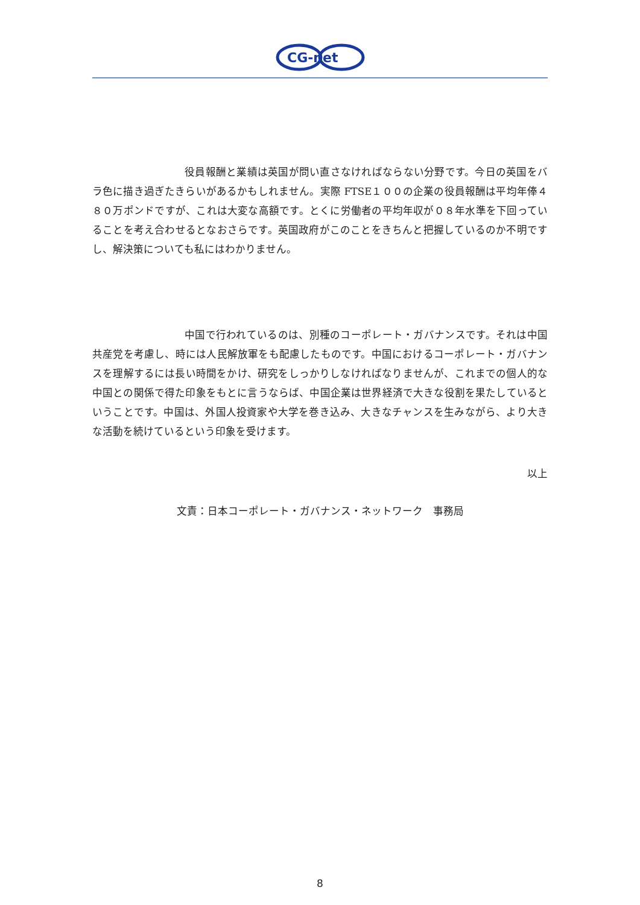CG-net
役員報酬と業績は英国が問い直さなければならない分野です。今日の英国をバラ色に描き過ぎたきらいがあるかもしれません。実際 FTSE１００の企業の役員報酬は平均年俸４８０万ポンドですが、これは大変な高額です。とくに労働者の平均年収が０８年水準を下回っていることを考え合わせるとなおさらです。英国政府がこのことをきちんと把握しているのか不明ですし、解決策についても私にはわかりません。
中国で行われているのは、別種のコーポレート・ガバナンスです。それは中国共産党を考慮し、時には人民解放軍をも配慮したものです。中国におけるコーポレート・ガバナンスを理解するには長い時間をかけ、研究をしっかりしなければなりませんが、これまでの個人的な中国との関係で得た印象をもとに言うならば、中国企業は世界経済で大きな役割を果たしているということです。中国は、外国人投資家や大学を巻き込み、大きなチャンスを生みながら、より大きな活動を続けているという印象を受けます。
以上
文責：日本コーポレート・ガバナンス・ネットワーク　事務局
8